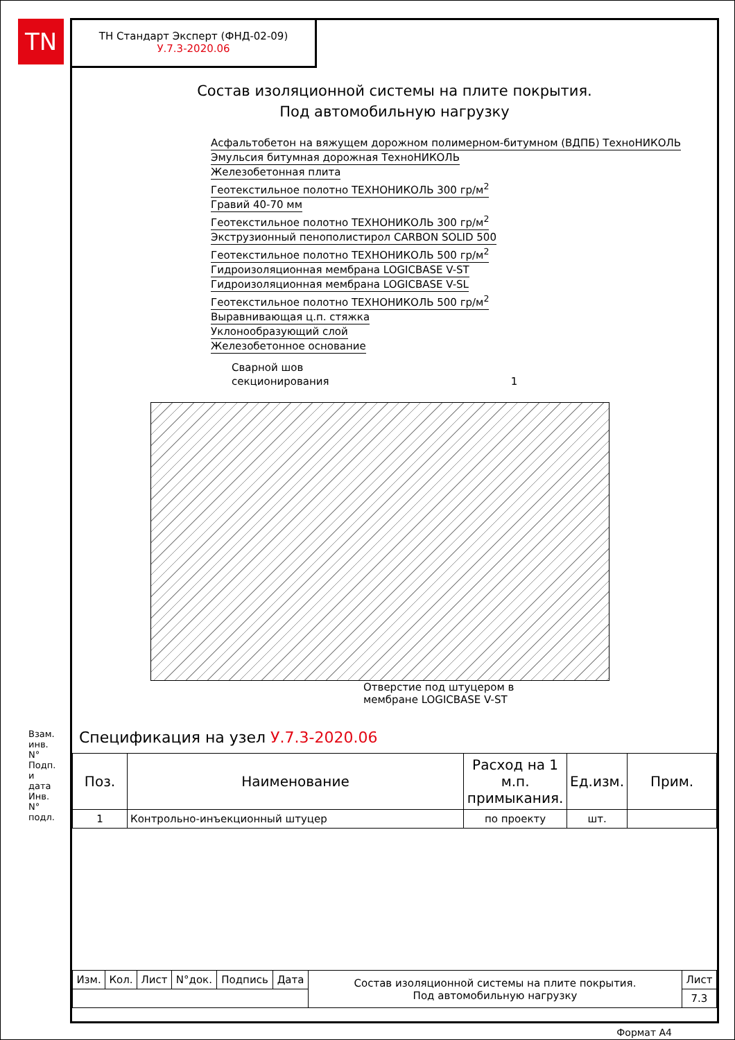TN
ТН Стандарт Эксперт (ФНД-02-09)
У.7.3-2020.06
Состав изоляционной системы на плите покрытия.
Под автомобильную нагрузку
Асфальтобетон на вяжущем дорожном полимерном-битумном (ВДПБ) ТехноНИКОЛЬ
Эмульсия битумная дорожная ТехноНИКОЛЬ
Железобетонная плита
Геотекстильное полотно ТЕХНОНИКОЛЬ 300 гр/м<sup>2</sup>
Гравий 40-70 мм
Геотекстильное полотно ТЕХНОНИКОЛЬ 300 гр/м<sup>2</sup>
Экструзионный пенополистирол CARBON SOLID 500
Геотекстильное полотно ТЕХНОНИКОЛЬ 500 гр/м<sup>2</sup>
Гидроизоляционная мембрана LOGICBASE V-ST
Гидроизоляционная мембрана LOGICBASE V-SL
Геотекстильное полотно ТЕХНОНИКОЛЬ 500 гр/м<sup>2</sup>
Выравнивающая ц.п. стяжка
Уклонообразующий слой
Железобетонное основание
Сварной шов
секционирования 1
Отверстие под штуцером в
мембране LOGICBASE V-ST
Спецификация на узел У.7.3-2020.06
| Поз. | Наименование | Расход на 1 м.п. примыкания. | Ед.изм. | Прим. |
| --- | --- | --- | --- | --- |
| 1 | Контрольно-инъекционный штуцер | по проекту | шт. | |
| Изм. | Кол. | Лист | N°док. | Подпись | Дата | Состав изоляционной системы на плите покрытия. Под автомобильную нагрузку | Лист |
| | | | | | | | 7.3 |
Взам. инв. N° Подп. и дата Инв. N° подл.
Формат А4